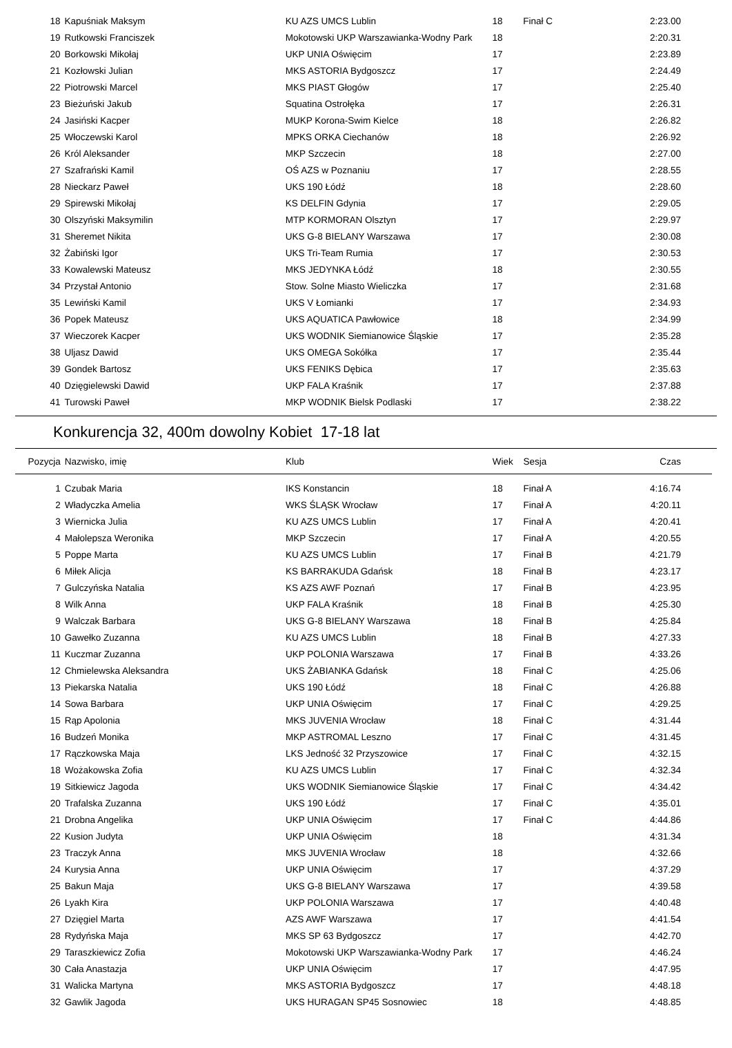| 18 | Kapuśniak Maksym | KU AZS UMCS Lublin | 18 | Finał C | 2:23.00 |
| 19 | Rutkowski Franciszek | Mokotowski UKP Warszawianka-Wodny Park | 18 | | 2:20.31 |
| 20 | Borkowski Mikołaj | UKP UNIA Oświęcim | 17 | | 2:23.89 |
| 21 | Kozłowski Julian | MKS ASTORIA Bydgoszcz | 17 | | 2:24.49 |
| 22 | Piotrowski Marcel | MKS PIAST Głogów | 17 | | 2:25.40 |
| 23 | Bieżuński Jakub | Squatina Ostrołęka | 17 | | 2:26.31 |
| 24 | Jasiński Kacper | MUKP Korona-Swim Kielce | 18 | | 2:26.82 |
| 25 | Włoczewski Karol | MPKS ORKA Ciechanów | 18 | | 2:26.92 |
| 26 | Król Aleksander | MKP Szczecin | 18 | | 2:27.00 |
| 27 | Szafrański Kamil | OŚ AZS w Poznaniu | 17 | | 2:28.55 |
| 28 | Nieckarz Paweł | UKS 190 Łódź | 18 | | 2:28.60 |
| 29 | Spirewski Mikołaj | KS DELFIN Gdynia | 17 | | 2:29.05 |
| 30 | Olszyński Maksymilin | MTP KORMORAN Olsztyn | 17 | | 2:29.97 |
| 31 | Sheremet Nikita | UKS G-8 BIELANY Warszawa | 17 | | 2:30.08 |
| 32 | Żabiński Igor | UKS Tri-Team Rumia | 17 | | 2:30.53 |
| 33 | Kowalewski Mateusz | MKS JEDYNKA Łódź | 18 | | 2:30.55 |
| 34 | Przystał Antonio | Stow. Solne Miasto Wieliczka | 17 | | 2:31.68 |
| 35 | Lewiński Kamil | UKS V Łomianki | 17 | | 2:34.93 |
| 36 | Popek Mateusz | UKS AQUATICA Pawłowice | 18 | | 2:34.99 |
| 37 | Wieczorek Kacper | UKS WODNIK Siemianowice Śląskie | 17 | | 2:35.28 |
| 38 | Uljasz Dawid | UKS OMEGA Sokółka | 17 | | 2:35.44 |
| 39 | Gondek Bartosz | UKS FENIKS Dębica | 17 | | 2:35.63 |
| 40 | Dzięgielewski Dawid | UKP FALA Kraśnik | 17 | | 2:37.88 |
| 41 | Turowski Paweł | MKP WODNIK Bielsk Podlaski | 17 | | 2:38.22 |
Konkurencja 32, 400m dowolny Kobiet 17-18 lat
| Pozycja | Nazwisko, imię | Klub | Wiek | Sesja | Czas |
| --- | --- | --- | --- | --- | --- |
| 1 | Czubak Maria | IKS Konstancin | 18 | Finał A | 4:16.74 |
| 2 | Władyczka Amelia | WKS ŚLĄSK Wrocław | 17 | Finał A | 4:20.11 |
| 3 | Wiernicka Julia | KU AZS UMCS Lublin | 17 | Finał A | 4:20.41 |
| 4 | Małolepsza Weronika | MKP Szczecin | 17 | Finał A | 4:20.55 |
| 5 | Poppe Marta | KU AZS UMCS Lublin | 17 | Finał B | 4:21.79 |
| 6 | Miłek Alicja | KS BARRAKUDA Gdańsk | 18 | Finał B | 4:23.17 |
| 7 | Gulczyńska Natalia | KS AZS AWF Poznań | 17 | Finał B | 4:23.95 |
| 8 | Wilk Anna | UKP FALA Kraśnik | 18 | Finał B | 4:25.30 |
| 9 | Walczak Barbara | UKS G-8 BIELANY Warszawa | 18 | Finał B | 4:25.84 |
| 10 | Gawełko Zuzanna | KU AZS UMCS Lublin | 18 | Finał B | 4:27.33 |
| 11 | Kuczmar Zuzanna | UKP POLONIA Warszawa | 17 | Finał B | 4:33.26 |
| 12 | Chmielewska Aleksandra | UKS ŻABIANKA Gdańsk | 18 | Finał C | 4:25.06 |
| 13 | Piekarska Natalia | UKS 190 Łódź | 18 | Finał C | 4:26.88 |
| 14 | Sowa Barbara | UKP UNIA Oświęcim | 17 | Finał C | 4:29.25 |
| 15 | Rąp Apolonia | MKS JUVENIA Wrocław | 18 | Finał C | 4:31.44 |
| 16 | Budzeń Monika | MKP ASTROMAL Leszno | 17 | Finał C | 4:31.45 |
| 17 | Rączkowska Maja | LKS Jedność 32 Przyszowice | 17 | Finał C | 4:32.15 |
| 18 | Wożakowska Zofia | KU AZS UMCS Lublin | 17 | Finał C | 4:32.34 |
| 19 | Sitkiewicz Jagoda | UKS WODNIK Siemianowice Śląskie | 17 | Finał C | 4:34.42 |
| 20 | Trafalska Zuzanna | UKS 190 Łódź | 17 | Finał C | 4:35.01 |
| 21 | Drobna Angelika | UKP UNIA Oświęcim | 17 | Finał C | 4:44.86 |
| 22 | Kusion Judyta | UKP UNIA Oświęcim | 18 | | 4:31.34 |
| 23 | Traczyk Anna | MKS JUVENIA Wrocław | 18 | | 4:32.66 |
| 24 | Kurysia Anna | UKP UNIA Oświęcim | 17 | | 4:37.29 |
| 25 | Bakun Maja | UKS G-8 BIELANY Warszawa | 17 | | 4:39.58 |
| 26 | Lyakh Kira | UKP POLONIA Warszawa | 17 | | 4:40.48 |
| 27 | Dzięgiel Marta | AZS AWF Warszawa | 17 | | 4:41.54 |
| 28 | Rydyńska Maja | MKS SP 63 Bydgoszcz | 17 | | 4:42.70 |
| 29 | Taraszkiewicz Zofia | Mokotowski UKP Warszawianka-Wodny Park | 17 | | 4:46.24 |
| 30 | Cała Anastazja | UKP UNIA Oświęcim | 17 | | 4:47.95 |
| 31 | Walicka Martyna | MKS ASTORIA Bydgoszcz | 17 | | 4:48.18 |
| 32 | Gawlik Jagoda | UKS HURAGAN SP45 Sosnowiec | 18 | | 4:48.85 |